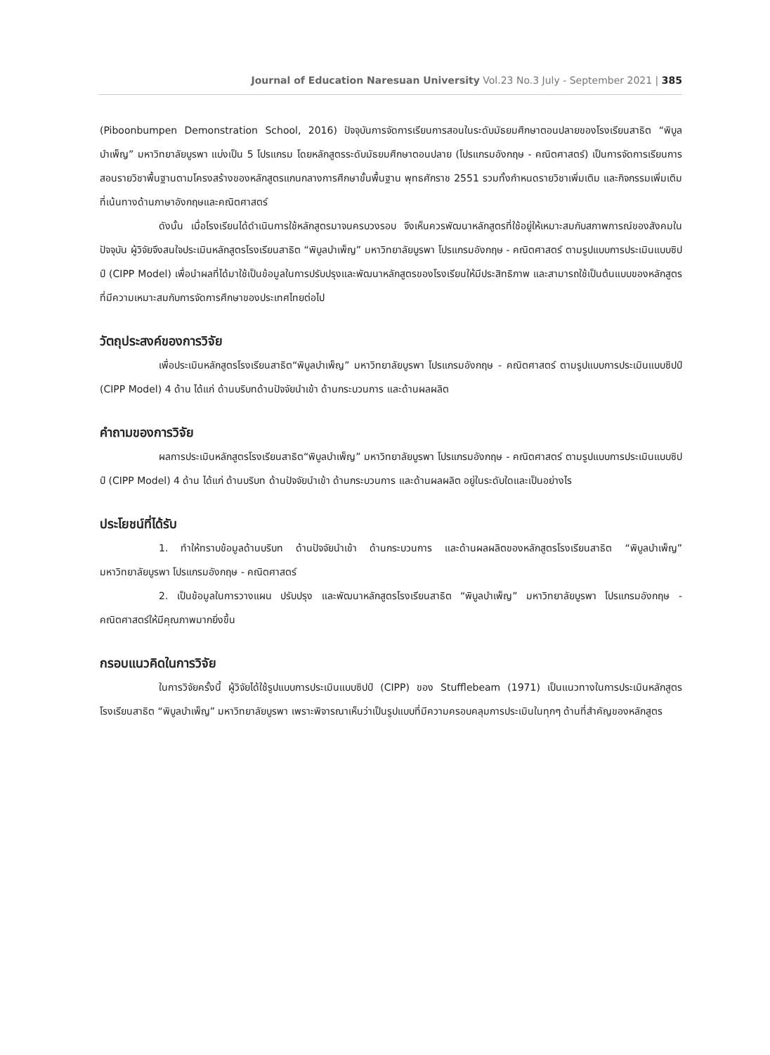Journal of Education Naresuan University Vol.23 No.3 July - September 2021 | 385
(Piboonbumpen Demonstration School, 2016) ปัจจุบันการจัดการเรียนการสอนในระดับมัธยมศึกษาตอนปลายของโรงเรียนสาธิต “พิบูลบำเพ็ญ” มหาวิทยาลัยบูรพา แบ่งเป็น 5 โปรแกรม โดยหลักสูตรระดับมัธยมศึกษาตอนปลาย (โปรแกรมอังกฤษ - คณิตศาสตร์) เป็นการจัดการเรียนการสอนรายวิชาพื้นฐานตามโครงสร้างของหลักสูตรแกนกลางการศึกษาขั้นพื้นฐาน พุทธศักราช 2551 รวมทั้งกำหนดรายวิชาเพิ่มเติม และกิจกรรมเพิ่มเติมที่เน้นทางด้านภาษาอังกฤษและคณิตศาสตร์
ดังนั้น เมื่อโรงเรียนได้ดำเนินการใช้หลักสูตรมาจนครบวงรอบ จึงเห็นควรพัฒนาหลักสูตรที่ใช้อยู่ให้เหมาะสมกับสภาพการณ์ของสังคมในปัจจุบัน ผู้วิจัยจึงสนใจประเมินหลักสูตรโรงเรียนสาธิต “พิบูลบำเพ็ญ” มหาวิทยาลัยบูรพา โปรแกรมอังกฤษ - คณิตศาสตร์ ตามรูปแบบการประเมินแบบซิปป์ (CIPP Model) เพื่อนำผลที่ได้มาใช้เป็นข้อมูลในการปรับปรุงและพัฒนาหลักสูตรของโรงเรียนให้มีประสิทธิภาพ และสามารถใช้เป็นต้นแบบของหลักสูตรที่มีความเหมาะสมกับการจัดการศึกษาของประเทศไทยต่อไป
วัตถุประสงค์ของการวิจัย
เพื่อประเมินหลักสูตรโรงเรียนสาธิต“พิบูลบำเพ็ญ” มหาวิทยาลัยบูรพา โปรแกรมอังกฤษ - คณิตศาสตร์ ตามรูปแบบการประเมินแบบซิปป์ (CIPP Model) 4 ด้าน ได้แก่ ด้านบริบทด้านปัจจัยนำเข้า ด้านกระบวนการ และด้านผลผลิต
คำถามของการวิจัย
ผลการประเมินหลักสูตรโรงเรียนสาธิต“พิบูลบำเพ็ญ” มหาวิทยาลัยบูรพา โปรแกรมอังกฤษ - คณิตศาสตร์ ตามรูปแบบการประเมินแบบซิปป์ (CIPP Model) 4 ด้าน ได้แก่ ด้านบริบท ด้านปัจจัยนำเข้า ด้านกระบวนการ และด้านผลผลิต อยู่ในระดับใดและเป็นอย่างไร
ประโยชน์ที่ได้รับ
1. ทำให้ทราบข้อมูลด้านบริบท ด้านปัจจัยนำเข้า ด้านกระบวนการ และด้านผลผลิตของหลักสูตรโรงเรียนสาธิต “พิบูลบำเพ็ญ” มหาวิทยาลัยบูรพา โปรแกรมอังกฤษ - คณิตศาสตร์
2. เป็นข้อมูลในการวางแผน ปรับปรุง และพัฒนาหลักสูตรโรงเรียนสาธิต “พิบูลบำเพ็ญ” มหาวิทยาลัยบูรพา โปรแกรมอังกฤษ - คณิตศาสตร์ให้มีคุณภาพมากยิ่งขึ้น
กรอบแนวคิดในการวิจัย
ในการวิจัยครั้งนี้ ผู้วิจัยได้ใช้รูปแบบการประเมินแบบซิปป์ (CIPP) ของ Stufflebeam (1971) เป็นแนวทางในการประเมินหลักสูตรโรงเรียนสาธิต “พิบูลบำเพ็ญ” มหาวิทยาลัยบูรพา เพราะพิจารณาเห็นว่าเป็นรูปแบบที่มีความครอบคลุมการประเมินในทุกๆ ด้านที่สำคัญของหลักสูตร